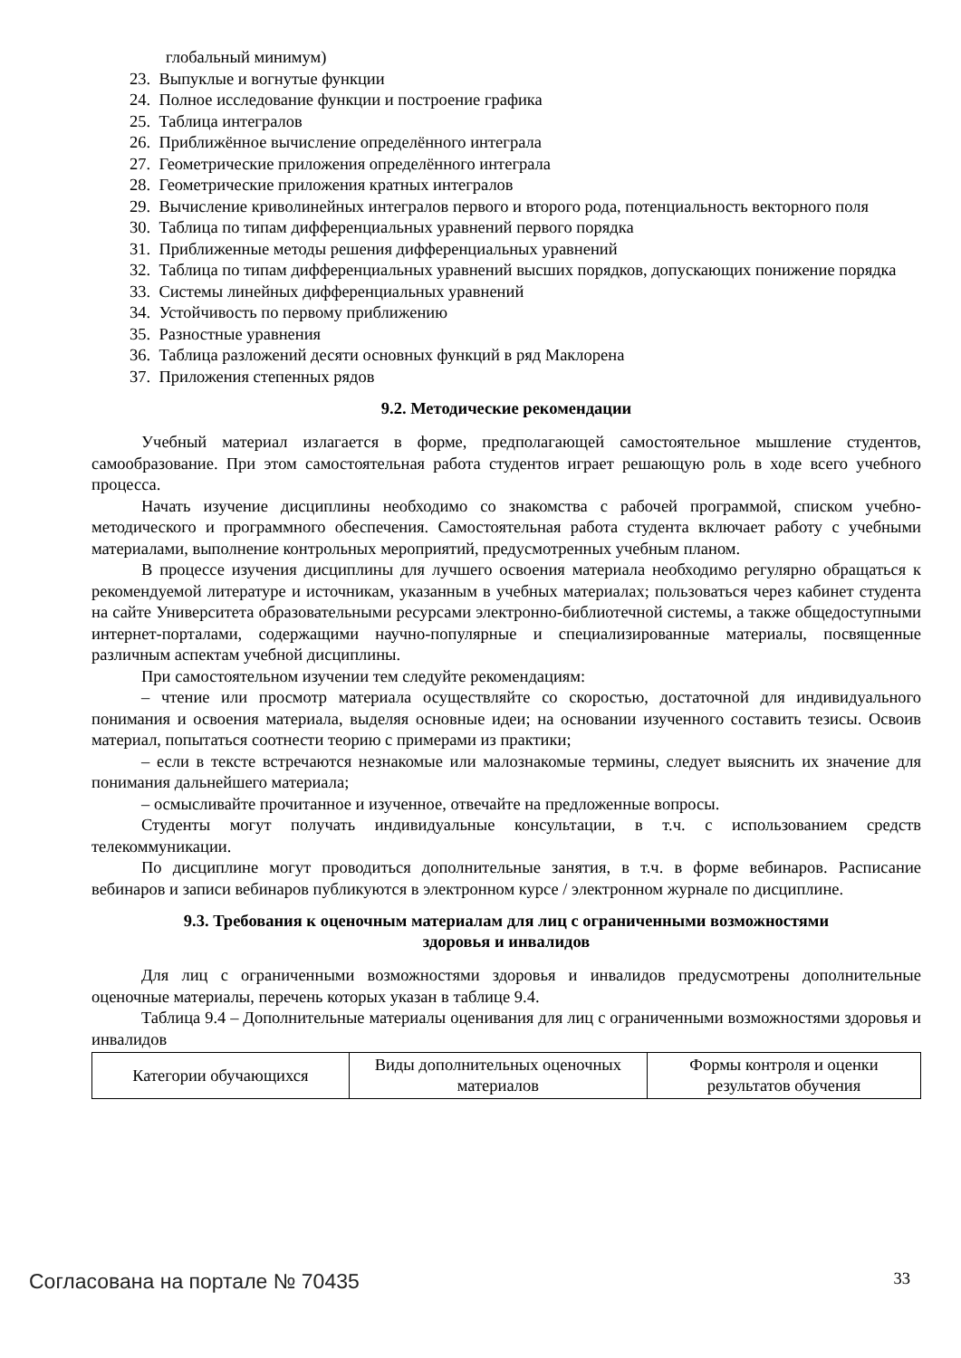глобальный минимум)
23. Выпуклые и вогнутые функции
24. Полное исследование функции и построение графика
25. Таблица интегралов
26. Приближённое вычисление определённого интеграла
27. Геометрические приложения определённого интеграла
28. Геометрические приложения кратных интегралов
29. Вычисление криволинейных интегралов первого и второго рода, потенциальность векторного поля
30. Таблица по типам дифференциальных уравнений первого порядка
31. Приближенные методы решения дифференциальных уравнений
32. Таблица по типам дифференциальных уравнений высших порядков, допускающих понижение порядка
33. Системы линейных дифференциальных уравнений
34. Устойчивость по первому приближению
35. Разностные уравнения
36. Таблица разложений десяти основных функций в ряд Маклорена
37. Приложения степенных рядов
9.2. Методические рекомендации
Учебный материал излагается в форме, предполагающей самостоятельное мышление студентов, самообразование. При этом самостоятельная работа студентов играет решающую роль в ходе всего учебного процесса.
Начать изучение дисциплины необходимо со знакомства с рабочей программой, списком учебно-методического и программного обеспечения. Самостоятельная работа студента включает работу с учебными материалами, выполнение контрольных мероприятий, предусмотренных учебным планом.
В процессе изучения дисциплины для лучшего освоения материала необходимо регулярно обращаться к рекомендуемой литературе и источникам, указанным в учебных материалах; пользоваться через кабинет студента на сайте Университета образовательными ресурсами электронно-библиотечной системы, а также общедоступными интернет-порталами, содержащими научно-популярные и специализированные материалы, посвященные различным аспектам учебной дисциплины.
При самостоятельном изучении тем следуйте рекомендациям:
– чтение или просмотр материала осуществляйте со скоростью, достаточной для индивидуального понимания и освоения материала, выделяя основные идеи; на основании изученного составить тезисы. Освоив материал, попытаться соотнести теорию с примерами из практики;
– если в тексте встречаются незнакомые или малознакомые термины, следует выяснить их значение для понимания дальнейшего материала;
– осмысливайте прочитанное и изученное, отвечайте на предложенные вопросы.
Студенты могут получать индивидуальные консультации, в т.ч. с использованием средств телекоммуникации.
По дисциплине могут проводиться дополнительные занятия, в т.ч. в форме вебинаров. Расписание вебинаров и записи вебинаров публикуются в электронном курсе / электронном журнале по дисциплине.
9.3. Требования к оценочным материалам для лиц с ограниченными возможностями
здоровья и инвалидов
Для лиц с ограниченными возможностями здоровья и инвалидов предусмотрены дополнительные оценочные материалы, перечень которых указан в таблице 9.4.
Таблица 9.4 – Дополнительные материалы оценивания для лиц с ограниченными возможностями здоровья и инвалидов
| Категории обучающихся | Виды дополнительных оценочных материалов | Формы контроля и оценки результатов обучения |
Согласована на портале № 70435 33